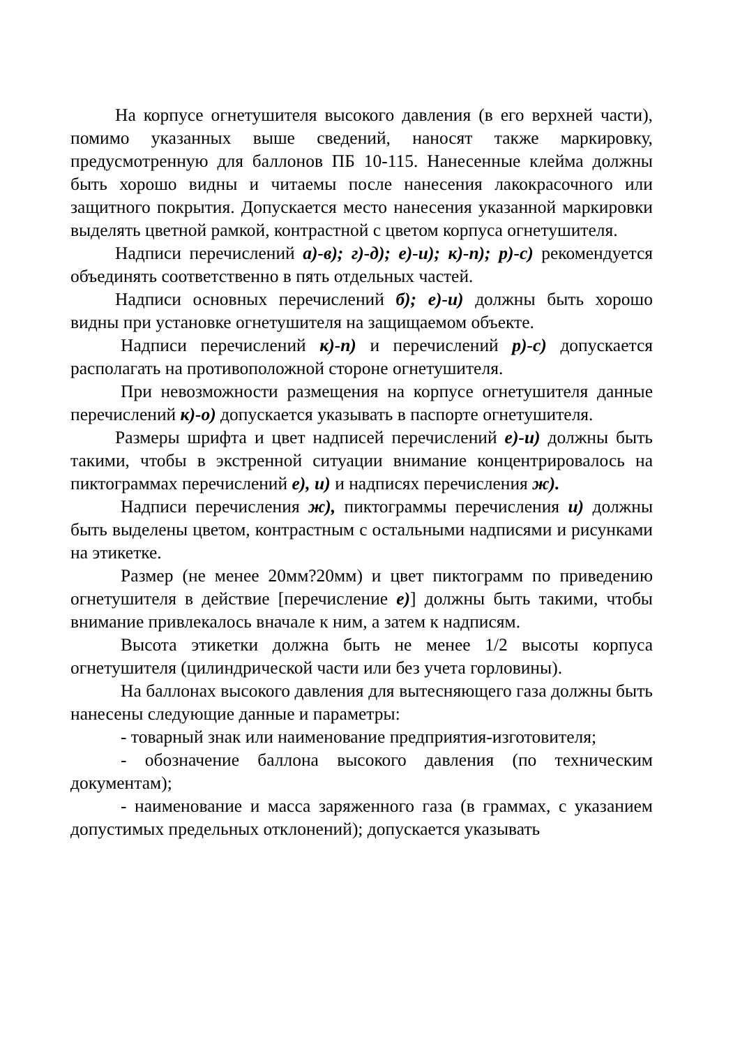На корпусе огнетушителя высокого давления (в его верхней части), помимо указанных выше сведений, наносят также маркировку, предусмотренную для баллонов ПБ 10-115. Нанесенные клейма должны быть хорошо видны и читаемы после нанесения лакокрасочного или защитного покрытия. Допускается место нанесения указанной маркировки выделять цветной рамкой, контрастной с цветом корпуса огнетушителя.
Надписи перечислений а)-в); г)-д); е)-и); к)-п); р)-с) рекомендуется объединять соответственно в пять отдельных частей.
Надписи основных перечислений б); е)-и) должны быть хорошо видны при установке огнетушителя на защищаемом объекте.
Надписи перечислений к)-п) и перечислений р)-с) допускается располагать на противоположной стороне огнетушителя.
При невозможности размещения на корпусе огнетушителя данные перечислений к)-о) допускается указывать в паспорте огнетушителя.
Размеры шрифта и цвет надписей перечислений е)-и) должны быть такими, чтобы в экстренной ситуации внимание концентрировалось на пиктограммах перечислений е), и) и надписях перечисления ж).
Надписи перечисления ж), пиктограммы перечисления и) должны быть выделены цветом, контрастным с остальными надписями и рисунками на этикетке.
Размер (не менее 20мм?20мм) и цвет пиктограмм по приведению огнетушителя в действие [перечисление е)] должны быть такими, чтобы внимание привлекалось вначале к ним, а затем к надписям.
Высота этикетки должна быть не менее 1/2 высоты корпуса огнетушителя (цилиндрической части или без учета горловины).
На баллонах высокого давления для вытесняющего газа должны быть нанесены следующие данные и параметры:
- товарный знак или наименование предприятия-изготовителя;
- обозначение баллона высокого давления (по техническим документам);
- наименование и масса заряженного газа (в граммах, с указанием допустимых предельных отклонений); допускается указывать